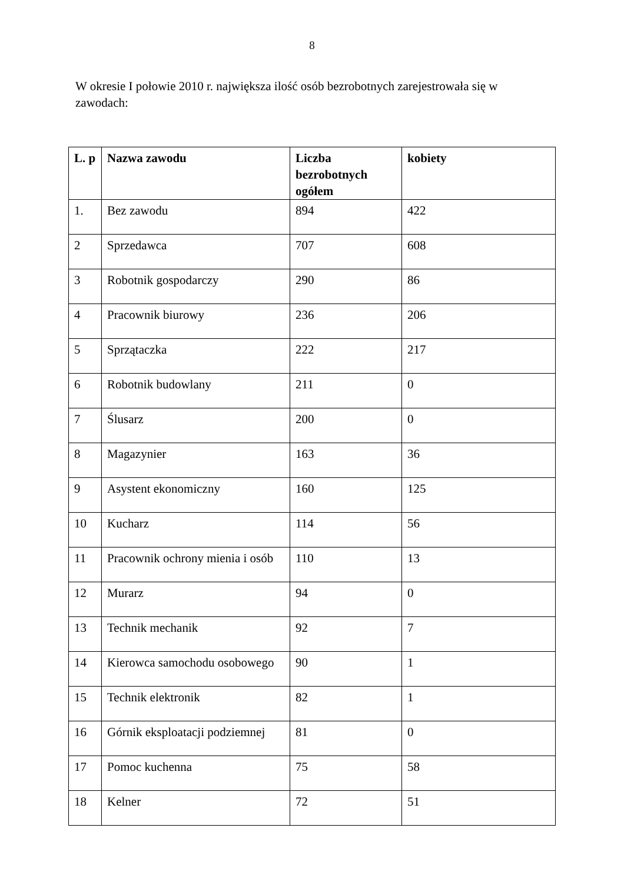8
W okresie I połowie 2010 r. największa ilość osób bezrobotnych zarejestrowała się w zawodach:
| L. p | Nazwa zawodu | Liczba bezrobotnych ogółem | kobiety |
| --- | --- | --- | --- |
| 1. | Bez zawodu | 894 | 422 |
| 2 | Sprzedawca | 707 | 608 |
| 3 | Robotnik gospodarczy | 290 | 86 |
| 4 | Pracownik biurowy | 236 | 206 |
| 5 | Sprzątaczka | 222 | 217 |
| 6 | Robotnik budowlany | 211 | 0 |
| 7 | Ślusarz | 200 | 0 |
| 8 | Magazynier | 163 | 36 |
| 9 | Asystent ekonomiczny | 160 | 125 |
| 10 | Kucharz | 114 | 56 |
| 11 | Pracownik ochrony mienia i osób | 110 | 13 |
| 12 | Murarz | 94 | 0 |
| 13 | Technik mechanik | 92 | 7 |
| 14 | Kierowca samochodu osobowego | 90 | 1 |
| 15 | Technik elektronik | 82 | 1 |
| 16 | Górnik eksploatacji podziemnej | 81 | 0 |
| 17 | Pomoc kuchenna | 75 | 58 |
| 18 | Kelner | 72 | 51 |